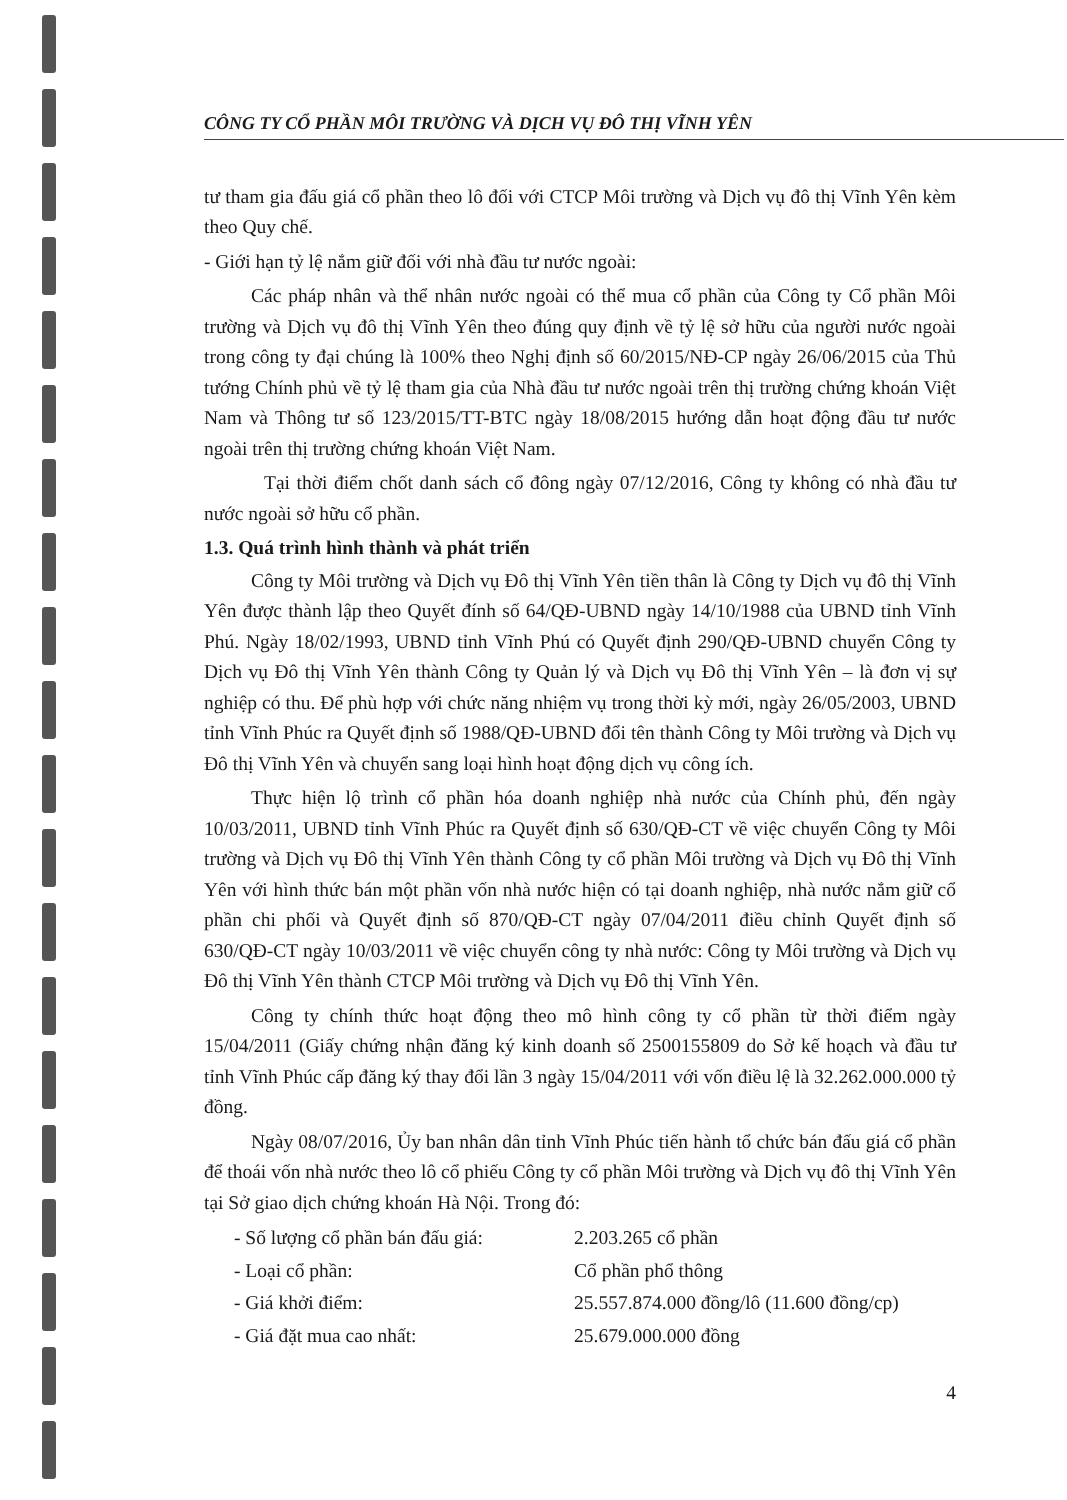CÔNG TY CỔ PHẦN MÔI TRƯỜNG VÀ DỊCH VỤ ĐÔ THỊ VĨNH YÊN
tư tham gia đấu giá cổ phần theo lô đối với CTCP Môi trường và Dịch vụ đô thị Vĩnh Yên kèm theo Quy chế.
- Giới hạn tỷ lệ nắm giữ đối với nhà đầu tư nước ngoài:
Các pháp nhân và thể nhân nước ngoài có thể mua cổ phần của Công ty Cổ phần Môi trường và Dịch vụ đô thị Vĩnh Yên theo đúng quy định về tỷ lệ sở hữu của người nước ngoài trong công ty đại chúng là 100% theo Nghị định số 60/2015/NĐ-CP ngày 26/06/2015 của Thủ tướng Chính phủ về tỷ lệ tham gia của Nhà đầu tư nước ngoài trên thị trường chứng khoán Việt Nam và Thông tư số 123/2015/TT-BTC ngày 18/08/2015 hướng dẫn hoạt động đầu tư nước ngoài trên thị trường chứng khoán Việt Nam.
Tại thời điểm chốt danh sách cổ đông ngày 07/12/2016, Công ty không có nhà đầu tư nước ngoài sở hữu cổ phần.
1.3. Quá trình hình thành và phát triển
Công ty Môi trường và Dịch vụ Đô thị Vĩnh Yên tiền thân là Công ty Dịch vụ đô thị Vĩnh Yên được thành lập theo Quyết đính số 64/QĐ-UBND ngày 14/10/1988 của UBND tỉnh Vĩnh Phú. Ngày 18/02/1993, UBND tỉnh Vĩnh Phú có Quyết định 290/QĐ-UBND chuyển Công ty Dịch vụ Đô thị Vĩnh Yên thành Công ty Quản lý và Dịch vụ Đô thị Vĩnh Yên – là đơn vị sự nghiệp có thu. Để phù hợp với chức năng nhiệm vụ trong thời kỳ mới, ngày 26/05/2003, UBND tỉnh Vĩnh Phúc ra Quyết định số 1988/QĐ-UBND đổi tên thành Công ty Môi trường và Dịch vụ Đô thị Vĩnh Yên và chuyển sang loại hình hoạt động dịch vụ công ích.
Thực hiện lộ trình cổ phần hóa doanh nghiệp nhà nước của Chính phủ, đến ngày 10/03/2011, UBND tỉnh Vĩnh Phúc ra Quyết định số 630/QĐ-CT về việc chuyển Công ty Môi trường và Dịch vụ Đô thị Vĩnh Yên thành Công ty cổ phần Môi trường và Dịch vụ Đô thị Vĩnh Yên với hình thức bán một phần vốn nhà nước hiện có tại doanh nghiệp, nhà nước nắm giữ cổ phần chi phối và Quyết định số 870/QĐ-CT ngày 07/04/2011 điều chỉnh Quyết định số 630/QĐ-CT ngày 10/03/2011 về việc chuyển công ty nhà nước: Công ty Môi trường và Dịch vụ Đô thị Vĩnh Yên thành CTCP Môi trường và Dịch vụ Đô thị Vĩnh Yên.
Công ty chính thức hoạt động theo mô hình công ty cổ phần từ thời điểm ngày 15/04/2011 (Giấy chứng nhận đăng ký kinh doanh số 2500155809 do Sở kế hoạch và đầu tư tỉnh Vĩnh Phúc cấp đăng ký thay đổi lần 3 ngày 15/04/2011 với vốn điều lệ là 32.262.000.000 tỷ đồng.
Ngày 08/07/2016, Ủy ban nhân dân tỉnh Vĩnh Phúc tiến hành tổ chức bán đấu giá cổ phần để thoái vốn nhà nước theo lô cổ phiếu Công ty cổ phần Môi trường và Dịch vụ đô thị Vĩnh Yên tại Sở giao dịch chứng khoán Hà Nội. Trong đó:
| - Số lượng cổ phần bán đấu giá: | 2.203.265 cổ phần |
| - Loại cổ phần: | Cổ phần phổ thông |
| - Giá khởi điểm: | 25.557.874.000 đồng/lô (11.600 đồng/cp) |
| - Giá đặt mua cao nhất: | 25.679.000.000 đồng |
4